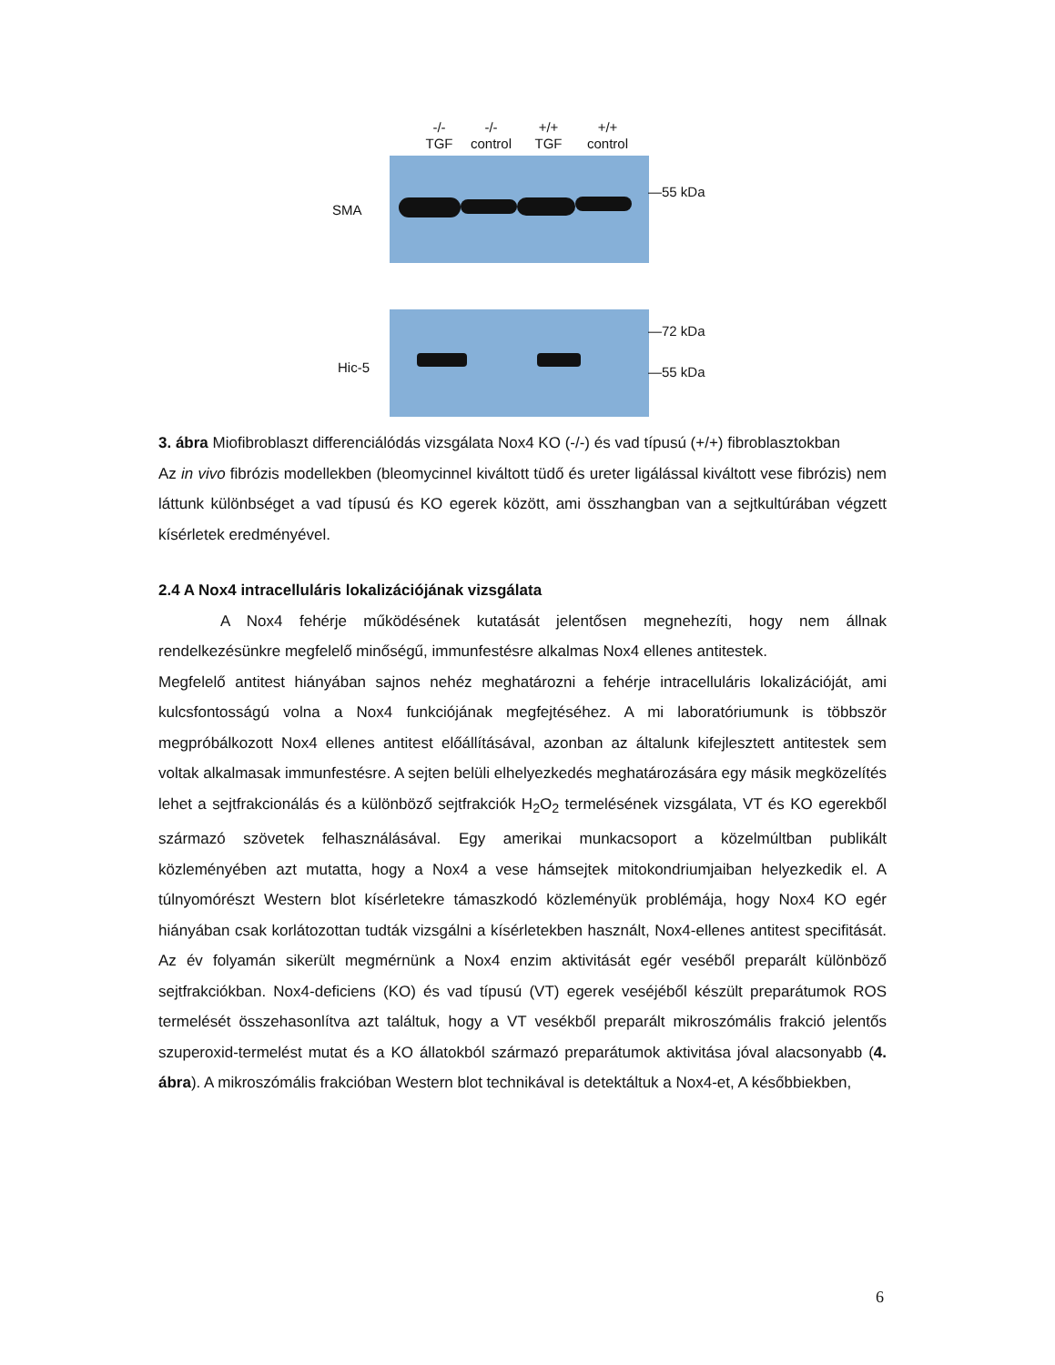-/-
TGF
-/-
control
+/+
TGF
+/+
control
SMA
—55 kDa
Hic-5
—72 kDa
—55 kDa
3. ábra Miofibroblaszt differenciálódás vizsgálata Nox4 KO (-/-) és vad típusú (+/+) fibroblasztokban
Az in vivo fibrózis modellekben (bleomycinnel kiváltott tüdő és ureter ligálással kiváltott vese fibrózis) nem láttunk különbséget a vad típusú és KO egerek között, ami összhangban van a sejtkultúrában végzett kísérletek eredményével.
2.4 A Nox4 intracelluláris lokalizációjának vizsgálata
A Nox4 fehérje működésének kutatását jelentősen megnehezíti, hogy nem állnak rendelkezésünkre megfelelő minőségű, immunfestésre alkalmas Nox4 ellenes antitestek.
Megfelelő antitest hiányában sajnos nehéz meghatározni a fehérje intracelluláris lokalizációját, ami kulcsfontosságú volna a Nox4 funkciójának megfejtéséhez. A mi laboratóriumunk is többször megpróbálkozott Nox4 ellenes antitest előállításával, azonban az általunk kifejlesztett antitestek sem voltak alkalmasak immunfestésre. A sejten belüli elhelyezkedés meghatározására egy másik megközelítés lehet a sejtfrakcionálás és a különböző sejtfrakciók H<sub>2</sub>O<sub>2</sub> termelésének vizsgálata, VT és KO egerekből származó szövetek felhasználásával. Egy amerikai munkacsoport a közelmúltban publikált közleményében azt mutatta, hogy a Nox4 a vese hámsejtek mitokondriumjaiban helyezkedik el. A túlnyomórészt Western blot kísérletekre támaszkodó közleményük problémája, hogy Nox4 KO egér hiányában csak korlátozottan tudták vizsgálni a kísérletekben használt, Nox4-ellenes antitest specifitását. Az év folyamán sikerült megmérnünk a Nox4 enzim aktivitását egér veséből preparált különböző sejtfrakciókban. Nox4-deficiens (KO) és vad típusú (VT) egerek veséjéből készült preparátumok ROS termelését összehasonlítva azt találtuk, hogy a VT vesékből preparált mikroszómális frakció jelentős szuperoxid-termelést mutat és a KO állatokból származó preparátumok aktivitása jóval alacsonyabb (4. ábra). A mikroszómális frakcióban Western blot technikával is detektáltuk a Nox4-et, A későbbiekben,
6